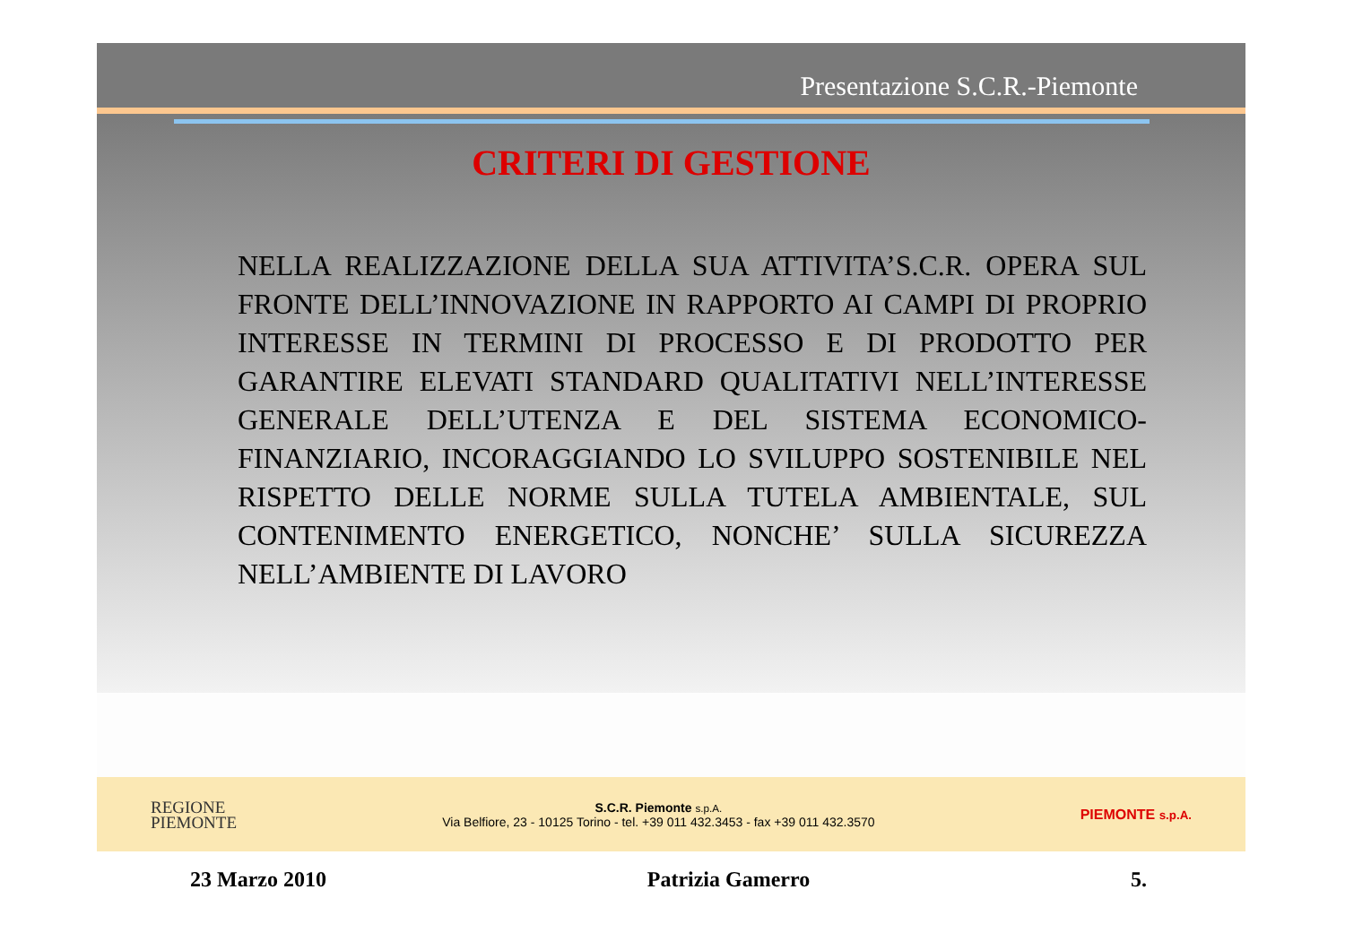Presentazione S.C.R.-Piemonte
CRITERI DI GESTIONE
NELLA REALIZZAZIONE DELLA SUA ATTIVITA’S.C.R. OPERA SUL FRONTE DELL’INNOVAZIONE IN RAPPORTO AI CAMPI DI PROPRIO INTERESSE IN TERMINI DI PROCESSO E DI PRODOTTO PER GARANTIRE ELEVATI STANDARD QUALITATIVI NELL’INTERESSE GENERALE DELL’UTENZA E DEL SISTEMA ECONOMICO-FINANZIARIO, INCORAGGIANDO LO SVILUPPO SOSTENIBILE NEL RISPETTO DELLE NORME SULLA TUTELA AMBIENTALE, SUL CONTENIMENTO ENERGETICO, NONCHE’ SULLA SICUREZZA NELL’AMBIENTE DI LAVORO
REGIONE
PIEMONTE
S.C.R. Piemonte s.p.A.
Via Belfiore, 23 - 10125 Torino - tel. +39 011 432.3453 - fax +39 011 432.3570
PIEMONTE s.p.A.
23 Marzo 2010 Patrizia Gamerro 5.